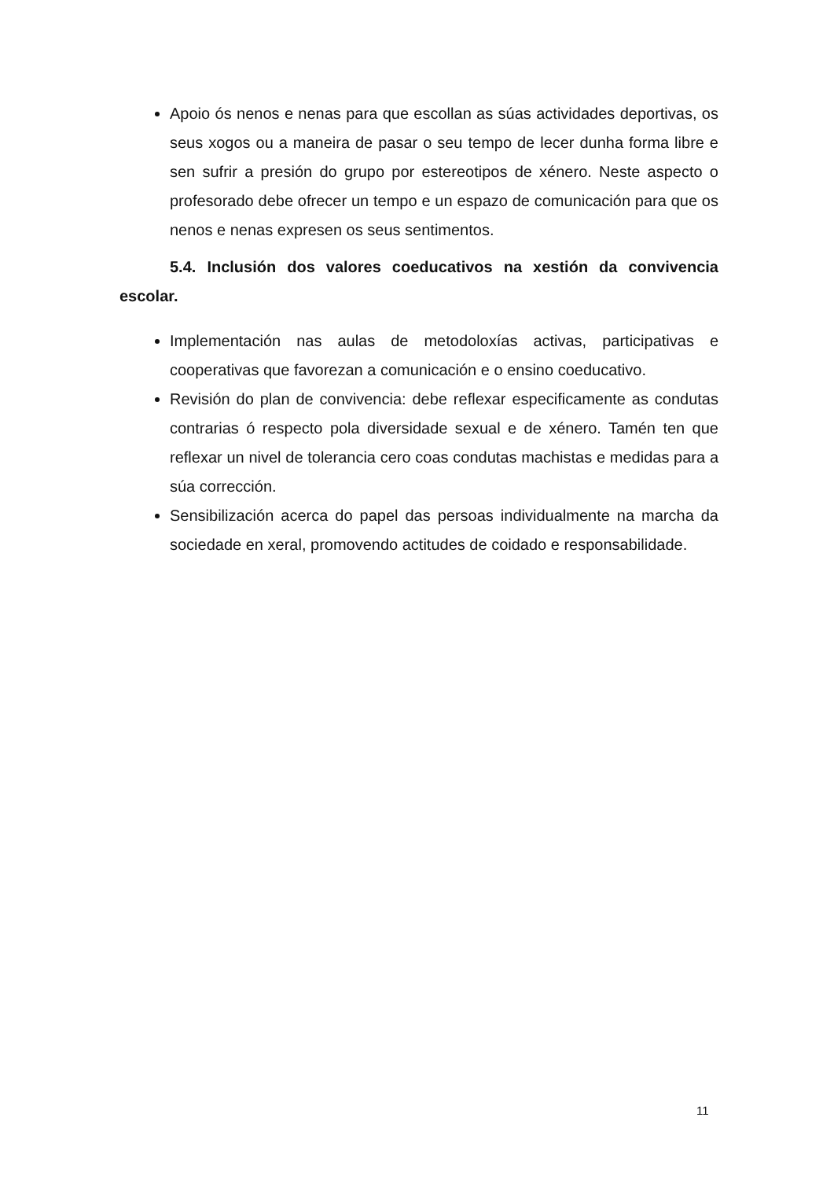Apoio ós nenos e nenas para que escollan as súas actividades deportivas, os seus xogos ou a maneira de pasar o seu tempo de lecer dunha forma libre e sen sufrir a presión do grupo por estereotipos de xénero. Neste aspecto o profesorado debe ofrecer un tempo e un espazo de comunicación para que os nenos e nenas expresen os seus sentimentos.
5.4. Inclusión dos valores coeducativos na xestión da convivencia escolar.
Implementación nas aulas de metodoloxías activas, participativas e cooperativas que favorezan a comunicación e o ensino coeducativo.
Revisión do plan de convivencia: debe reflexar especificamente as condutas contrarias ó respecto pola diversidade sexual e de xénero. Tamén ten que reflexar un nivel de tolerancia cero coas condutas machistas e medidas para a súa corrección.
Sensibilización acerca do papel das persoas individualmente na marcha da sociedade en xeral, promovendo actitudes de coidado e responsabilidade.
11